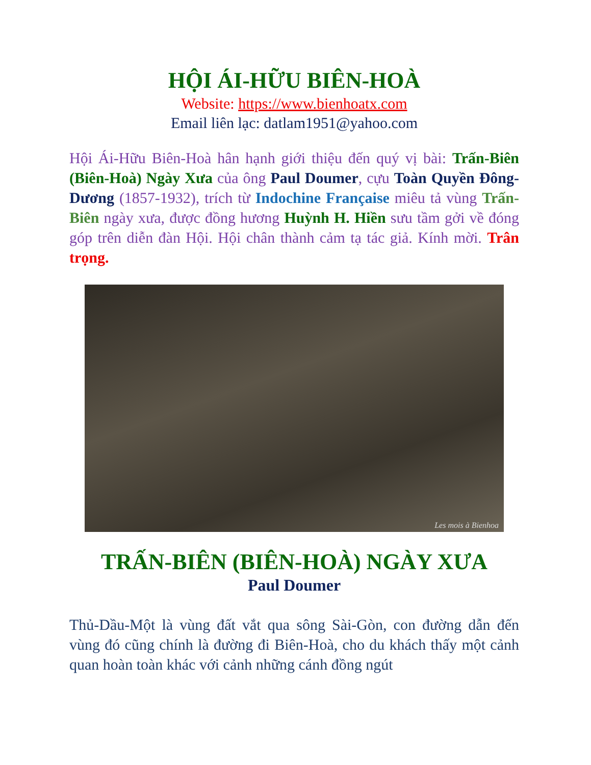HỘI ÁI-HỮU BIÊN-HOÀ
Website: https://www.bienhoatx.com
Email liên lạc: datlam1951@yahoo.com
Hội Ái-Hữu Biên-Hoà hân hạnh giới thiệu đến quý vị bài: Trấn-Biên (Biên-Hoà) Ngày Xưa của ông Paul Doumer, cựu Toàn Quyền Đông-Dương (1857-1932), trích từ Indochine Française miêu tả vùng Trấn-Biên ngày xưa, được đồng hương Huỳnh H. Hiền sưu tầm gởi về đóng góp trên diễn đàn Hội. Hội chân thành cảm tạ tác giả. Kính mời. Trân trọng.
Les mois à Bienhoa
TRẤN-BIÊN (BIÊN-HOÀ) NGÀY XƯA
Paul Doumer
Thủ-Dầu-Một là vùng đất vắt qua sông Sài-Gòn, con đường dẫn đến vùng đó cũng chính là đường đi Biên-Hoà, cho du khách thấy một cảnh quan hoàn toàn khác với cảnh những cánh đồng ngút